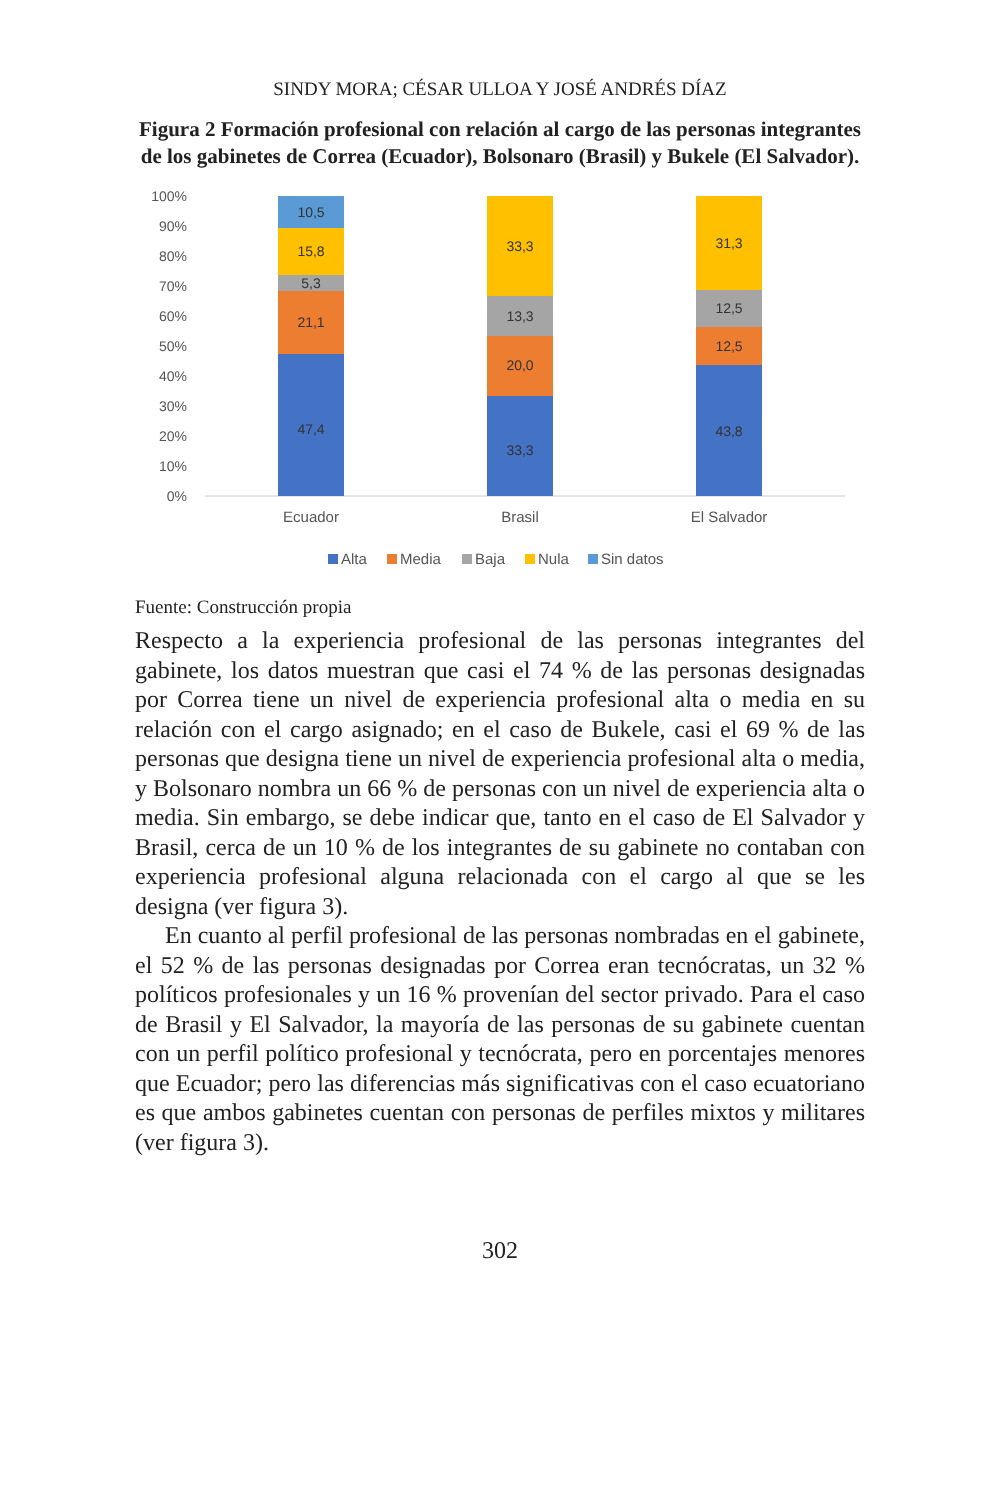SINDY MORA; CÉSAR ULLOA Y JOSÉ ANDRÉS DÍAZ
Figura 2 Formación profesional con relación al cargo de las personas integrantes de los gabinetes de Correa (Ecuador), Bolsonaro (Brasil) y Bukele (El Salvador).
100%
90%
80%
70%
60%
50%
40%
30%
20%
10%
0%
47,4
21,1
5,3
15,8
10,5
33,3
20,0
13,3
33,3
43,8
12,5
12,5
31,3
Ecuador
Brasil
El Salvador
Alta
Media
Baja
Nula
Sin datos
Fuente: Construcción propia
Respecto a la experiencia profesional de las personas integrantes del gabinete, los datos muestran que casi el 74 % de las personas designadas por Correa tiene un nivel de experiencia profesional alta o media en su relación con el cargo asignado; en el caso de Bukele, casi el 69 % de las personas que designa tiene un nivel de experiencia profesional alta o media, y Bolsonaro nombra un 66 % de personas con un nivel de experiencia alta o media. Sin embargo, se debe indicar que, tanto en el caso de El Salvador y Brasil, cerca de un 10 % de los integrantes de su gabinete no contaban con experiencia profesional alguna relacionada con el cargo al que se les designa (ver figura 3).
En cuanto al perfil profesional de las personas nombradas en el gabinete, el 52 % de las personas designadas por Correa eran tecnócratas, un 32 % políticos profesionales y un 16 % provenían del sector privado. Para el caso de Brasil y El Salvador, la mayoría de las personas de su gabinete cuentan con un perfil político profesional y tecnócrata, pero en porcentajes menores que Ecuador; pero las diferencias más significativas con el caso ecuatoriano es que ambos gabinetes cuentan con personas de perfiles mixtos y militares (ver figura 3).
302